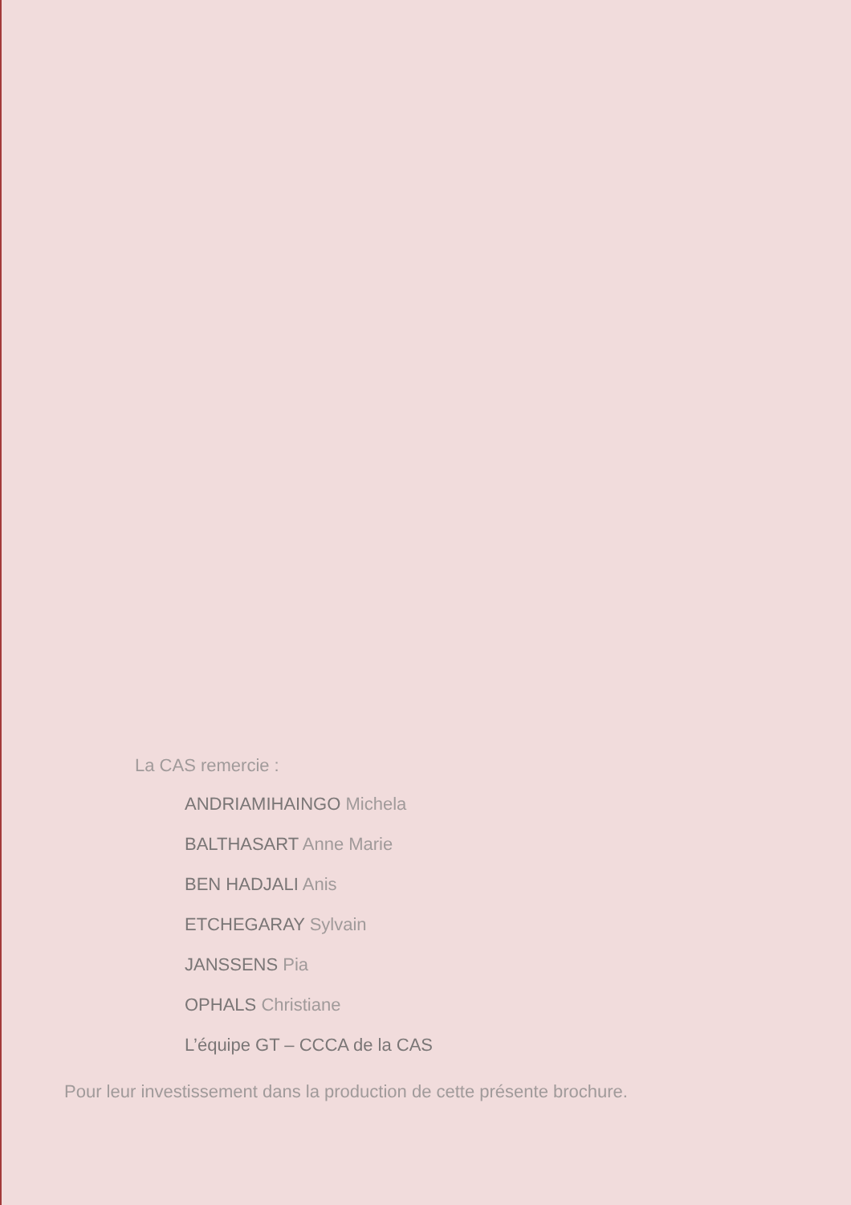La CAS remercie :
ANDRIAMIHAINGO Michela
BALTHASART Anne Marie
BEN HADJALI Anis
ETCHEGARAY Sylvain
JANSSENS Pia
OPHALS Christiane
L’équipe GT – CCCA de la CAS
Pour leur investissement dans la production de cette présente brochure.